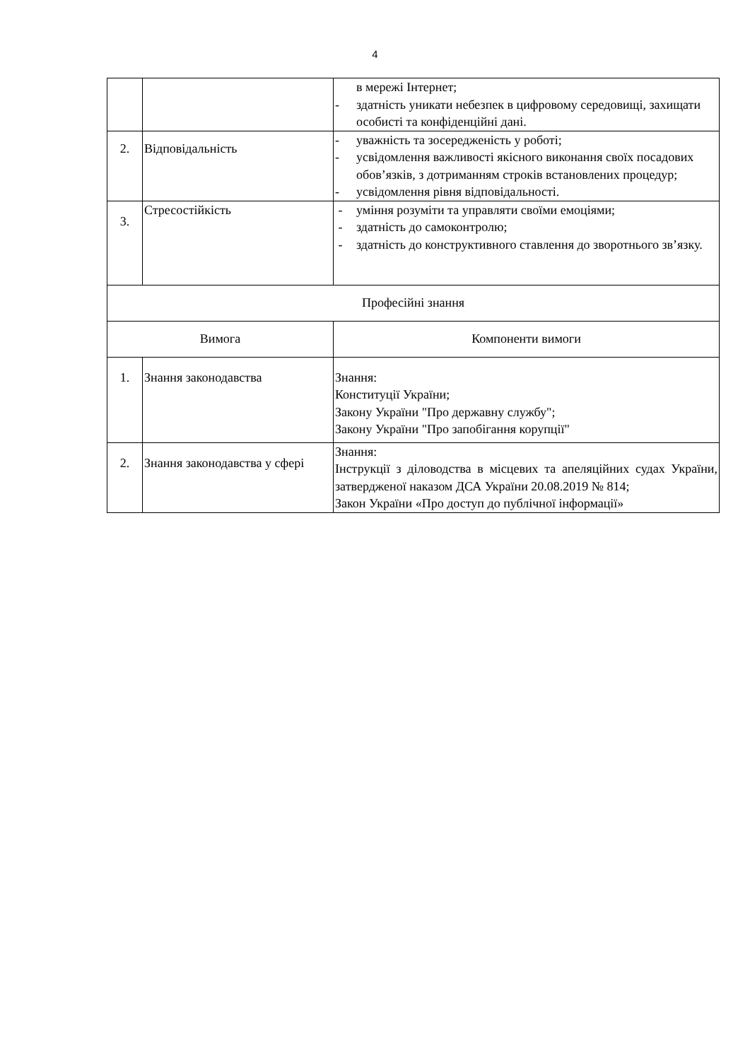4
| | | в мережі Інтернет; - здатність уникати небезпек в цифровому середовищі, захищати особисті та конфіденційні дані. |
| 2. | Відповідальність | - уважність та зосередженість у роботі; - усвідомлення важливості якісного виконання своїх посадових обов’язків, з дотриманням строків встановлених процедур; - усвідомлення рівня відповідальності. |
| 3. | Стресостійкість | - уміння розуміти та управляти своїми емоціями; - здатність до самоконтролю; - здатність до конструктивного ставлення до зворотнього зв’язку. |
| Професійні знання | | |
| Вимога | | Компоненти вимоги |
| 1. | Знання законодавства | Знання: Конституції України; Закону України "Про державну службу"; Закону України "Про запобігання корупції" |
| 2. | Знання законодавства у сфері | Знання: Інструкції з діловодства в місцевих та апеляційних судах України, затвердженої наказом ДСА України 20.08.2019 № 814; Закон України «Про доступ до публічної інформації» |